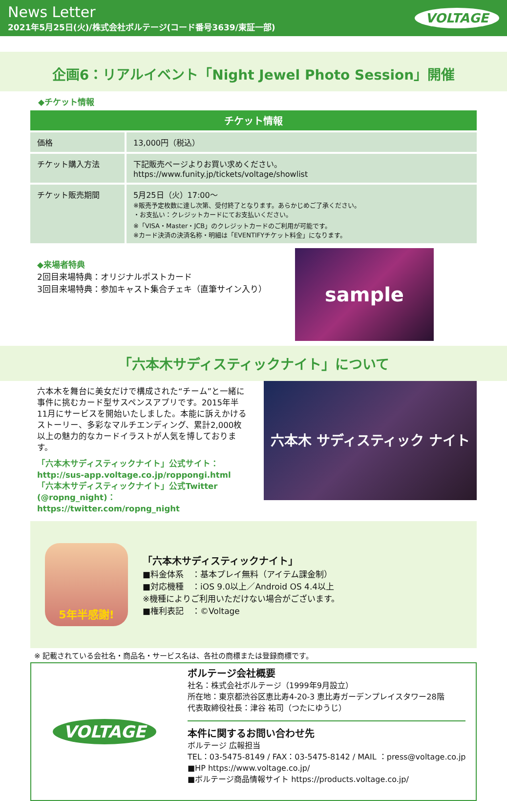News Letter
2021年5月25日(火)/株式会社ボルテージ(コード番号3639/東証一部)
VOLTAGE
企画6：リアルイベント「Night Jewel Photo Session」開催
◆チケット情報
| チケット情報 | |
| --- | --- |
| 価格 | 13,000円（税込） |
| チケット購入方法 | 下記販売ページよりお買い求めください。 https://www.funity.jp/tickets/voltage/showlist |
| チケット販売期間 | 5月25日（火）17:00～ ※販売予定枚数に達し次第、受付終了となります。あらかじめご了承ください。 ・お支払い：クレジットカードにてお支払いください。 ※「VISA・Master・JCB」のクレジットカードのご利用が可能です。 ※カード決済の決済名称・明細は「EVENTIFYチケット料金」になります。 |
◆来場者特典
2回目来場特典：オリジナルポストカード
3回目来場特典：参加キャスト集合チェキ（直筆サイン入り）
sample
「六本木サディスティックナイト」について
六本木を舞台に美女だけで構成された“チーム”と一緒に事件に挑むカード型サスペンスアプリです。2015年半11月にサービスを開始いたしました。本能に訴えかけるストーリー、多彩なマルチエンディング、累計2,000枚以上の魅力的なカードイラストが人気を博しております。
「六本木サディスティックナイト」公式サイト：
http://sus-app.voltage.co.jp/roppongi.html
「六本木サディスティックナイト」公式Twitter
(@ropng_night)：https://twitter.com/ropng_night
六本木 サディスティック ナイト
5年半感謝!
「六本木サディスティックナイト」
■料金体系　：基本プレイ無料（アイテム課金制）
■対応機種　：iOS 9.0以上／Android OS 4.4以上
※機種によりご利用いただけない場合がございます。
■権利表記　：©Voltage
※ 記載されている会社名・商品名・サービス名は、各社の商標または登録商標です。
VOLTAGE
ボルテージ会社概要
社名：株式会社ボルテージ（1999年9月設立）
所在地：東京都渋谷区恵比寿4-20-3 恵比寿ガーデンプレイスタワー28階
代表取締役社長：津谷 祐司（つたにゆうじ）
本件に関するお問い合わせ先
ボルテージ 広報担当
TEL：03-5475-8149 / FAX：03-5475-8142 / MAIL ：press@voltage.co.jp
■HP https://www.voltage.co.jp/
■ボルテージ商品情報サイト https://products.voltage.co.jp/